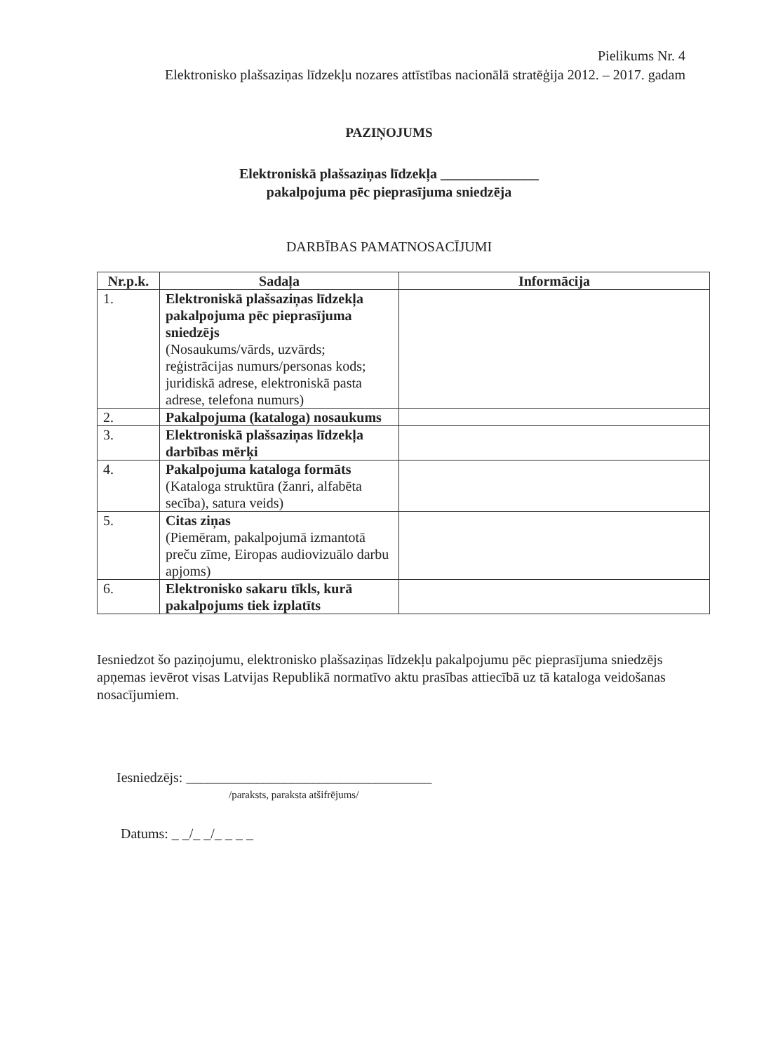Pielikums Nr. 4
Elektronisko plašsaziņas līdzekļu nozares attīstības nacionālā stratēģija 2012. – 2017. gadam
PAZIŅOJUMS
Elektroniskā plašsaziņas līdzekļa ______________
pakalpojuma pēc pieprasījuma sniedzēja
DARBĪBAS PAMATNOSACĪJUMI
| Nr.p.k. | Sadaļa | Informācija |
| --- | --- | --- |
| 1. | Elektroniskā plašsaziņas līdzekļa pakalpojuma pēc pieprasījuma sniedzējs (Nosaukums/vārds, uzvārds; reģistrācijas numurs/personas kods; juridiskā adrese, elektroniskā pasta adrese, telefona numurs) | |
| 2. | Pakalpojuma (kataloga) nosaukums | |
| 3. | Elektroniskā plašsaziņas līdzekļa darbības mērķi | |
| 4. | Pakalpojuma kataloga formāts (Kataloga struktūra (žanri, alfabēta secība), satura veids) | |
| 5. | Citas ziņas (Piemēram, pakalpojumā izmantotā preču zīme, Eiropas audiovizuālo darbu apjoms) | |
| 6. | Elektronisko sakaru tīkls, kurā pakalpojums tiek izplatīts | |
Iesniedzot šo paziņojumu, elektronisko plašsaziņas līdzekļu pakalpojumu pēc pieprasījuma sniedzējs apņemas ievērot visas Latvijas Republikā normatīvo aktu prasības attiecībā uz tā kataloga veidošanas nosacījumiem.
Iesniedzējs: ___________________________________
/paraksts, paraksta atšifrējums/
Datums: _ _/_ _/_ _ _ _